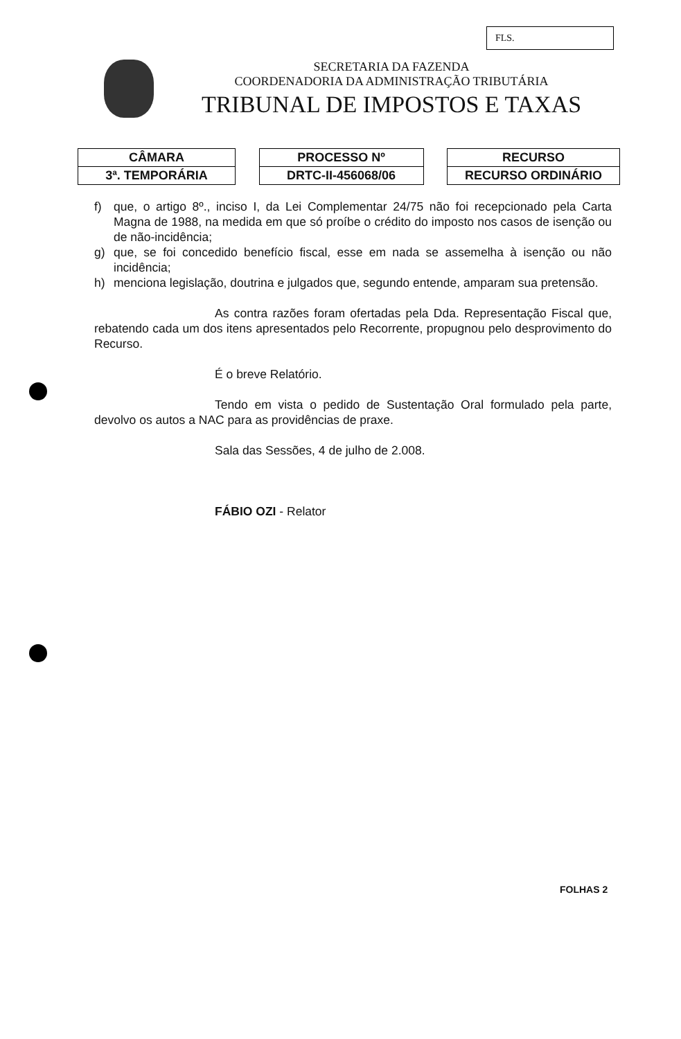FLS.
SECRETARIA DA FAZENDA
COORDENADORIA DA ADMINISTRAÇÃO TRIBUTÁRIA
TRIBUNAL DE IMPOSTOS E TAXAS
| CÂMARA |
| --- |
| 3ª. TEMPORÁRIA |
| PROCESSO Nº |
| --- |
| DRTC-II-456068/06 |
| RECURSO |
| --- |
| RECURSO ORDINÁRIO |
f) que, o artigo 8º., inciso I, da Lei Complementar 24/75 não foi recepcionado pela Carta Magna de 1988, na medida em que só proíbe o crédito do imposto nos casos de isenção ou de não-incidência;
g) que, se foi concedido benefício fiscal, esse em nada se assemelha à isenção ou não incidência;
h) menciona legislação, doutrina e julgados que, segundo entende, amparam sua pretensão.
As contra razões foram ofertadas pela Dda. Representação Fiscal que, rebatendo cada um dos itens apresentados pelo Recorrente, propugnou pelo desprovimento do Recurso.
É o breve Relatório.
Tendo em vista o pedido de Sustentação Oral formulado pela parte, devolvo os autos a NAC para as providências de praxe.
Sala das Sessões, 4 de julho de 2.008.
FÁBIO OZI - Relator
FOLHAS 2